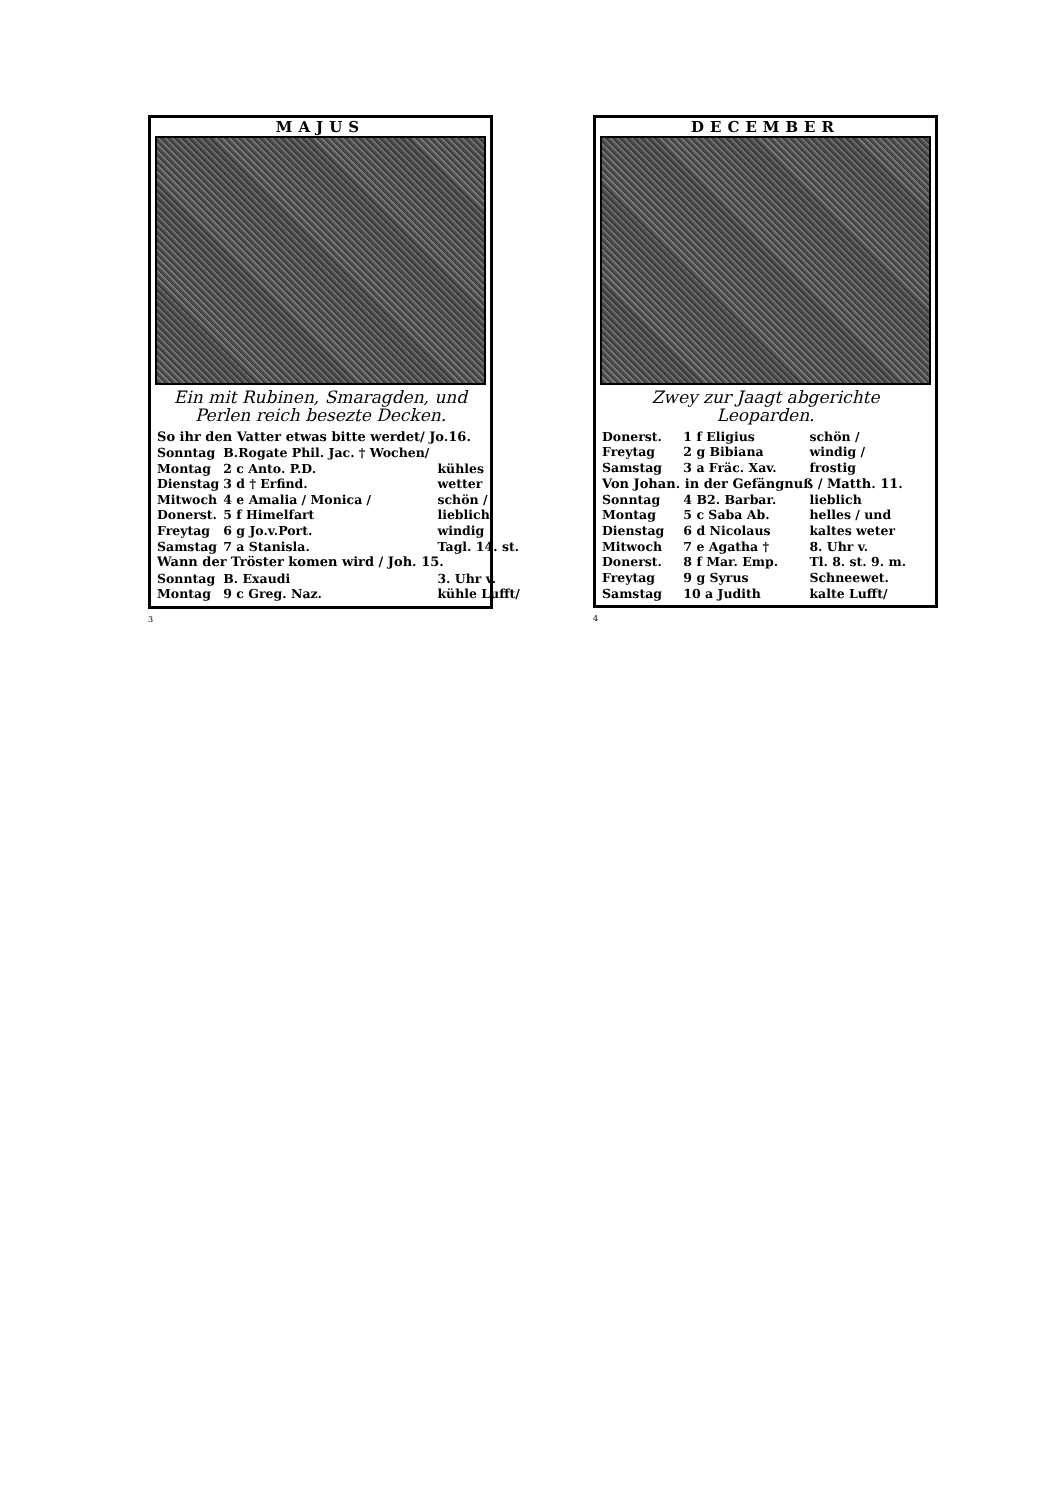MAJUS
Ein mit Rubinen, Smaragden, und Perlen reich besezte Decken.
| So ihr den Vatter etwas bitte werdet/ Jo.16. | | | |
| Sonntag | B.Rogate Phil. Jac. † Wochen/ | | |
| Montag | 2 c Anto. P.D. | | kühles |
| Dienstag | 3 d † Erfind. | | wetter |
| Mitwoch | 4 e Amalia / Monica / | | schön / |
| Donerst. | 5 f Himelfart | | lieblich |
| Freytag | 6 g Jo.v.Port. | | windig |
| Samstag | 7 a Stanisla. | | Tagl. 14. st. |
| Wann der Tröster komen wird / Joh. 15. | | | |
| Sonntag | B. Exaudi | | 3. Uhr v. |
| Montag | 9 c Greg. Naz. | | kühle Lufft/ |
3
DECEMBER
Zwey zur Jaagt abgerichte Leoparden.
| Donerst. | 1 f Eligius | | schön / |
| Freytag | 2 g Bibiana | | windig / |
| Samstag | 3 a Fräc. Xav. | | frostig |
| Von Johan. in der Gefängnuß / Matth. 11. | | | |
| Sonntag | 4 B2. Barbar. | | lieblich |
| Montag | 5 c Saba Ab. | | helles / und |
| Dienstag | 6 d Nicolaus | | kaltes weter |
| Mitwoch | 7 e Agatha † | | 8. Uhr v. |
| Donerst. | 8 f Mar. Emp. | | Tl. 8. st. 9. m. |
| Freytag | 9 g Syrus | | Schneewet. |
| Samstag | 10 a Judith | | kalte Lufft/ |
4